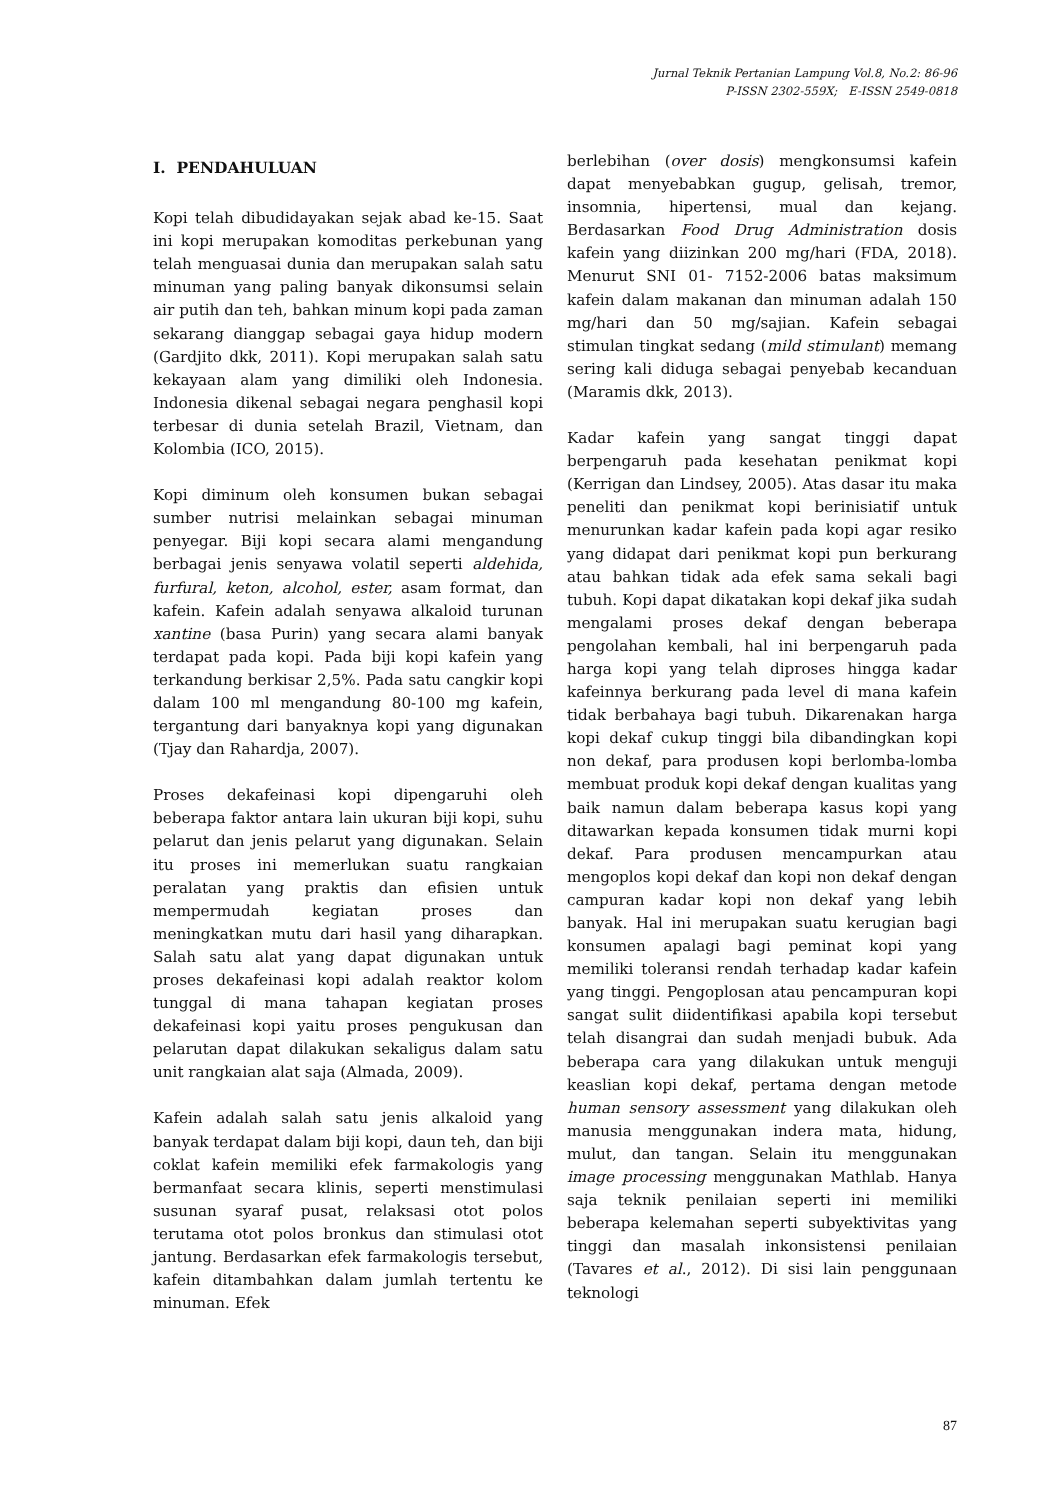Jurnal Teknik Pertanian Lampung Vol.8, No.2: 86-96
P-ISSN 2302-559X; E-ISSN 2549-0818
I. PENDAHULUAN
Kopi telah dibudidayakan sejak abad ke-15. Saat ini kopi merupakan komoditas perkebunan yang telah menguasai dunia dan merupakan salah satu minuman yang paling banyak dikonsumsi selain air putih dan teh, bahkan minum kopi pada zaman sekarang dianggap sebagai gaya hidup modern (Gardjito dkk, 2011). Kopi merupakan salah satu kekayaan alam yang dimiliki oleh Indonesia. Indonesia dikenal sebagai negara penghasil kopi terbesar di dunia setelah Brazil, Vietnam, dan Kolombia (ICO, 2015).
Kopi diminum oleh konsumen bukan sebagai sumber nutrisi melainkan sebagai minuman penyegar. Biji kopi secara alami mengandung berbagai jenis senyawa volatil seperti aldehida, furfural, keton, alcohol, ester, asam format, dan kafein. Kafein adalah senyawa alkaloid turunan xantine (basa Purin) yang secara alami banyak terdapat pada kopi. Pada biji kopi kafein yang terkandung berkisar 2,5%. Pada satu cangkir kopi dalam 100 ml mengandung 80-100 mg kafein, tergantung dari banyaknya kopi yang digunakan (Tjay dan Rahardja, 2007).
Proses dekafeinasi kopi dipengaruhi oleh beberapa faktor antara lain ukuran biji kopi, suhu pelarut dan jenis pelarut yang digunakan. Selain itu proses ini memerlukan suatu rangkaian peralatan yang praktis dan efisien untuk mempermudah kegiatan proses dan meningkatkan mutu dari hasil yang diharapkan. Salah satu alat yang dapat digunakan untuk proses dekafeinasi kopi adalah reaktor kolom tunggal di mana tahapan kegiatan proses dekafeinasi kopi yaitu proses pengukusan dan pelarutan dapat dilakukan sekaligus dalam satu unit rangkaian alat saja (Almada, 2009).
Kafein adalah salah satu jenis alkaloid yang banyak terdapat dalam biji kopi, daun teh, dan biji coklat kafein memiliki efek farmakologis yang bermanfaat secara klinis, seperti menstimulasi susunan syaraf pusat, relaksasi otot polos terutama otot polos bronkus dan stimulasi otot jantung. Berdasarkan efek farmakologis tersebut, kafein ditambahkan dalam jumlah tertentu ke minuman. Efek
berlebihan (over dosis) mengkonsumsi kafein dapat menyebabkan gugup, gelisah, tremor, insomnia, hipertensi, mual dan kejang. Berdasarkan Food Drug Administration dosis kafein yang diizinkan 200 mg/hari (FDA, 2018). Menurut SNI 01- 7152-2006 batas maksimum kafein dalam makanan dan minuman adalah 150 mg/hari dan 50 mg/sajian. Kafein sebagai stimulan tingkat sedang (mild stimulant) memang sering kali diduga sebagai penyebab kecanduan (Maramis dkk, 2013).
Kadar kafein yang sangat tinggi dapat berpengaruh pada kesehatan penikmat kopi (Kerrigan dan Lindsey, 2005). Atas dasar itu maka peneliti dan penikmat kopi berinisiatif untuk menurunkan kadar kafein pada kopi agar resiko yang didapat dari penikmat kopi pun berkurang atau bahkan tidak ada efek sama sekali bagi tubuh. Kopi dapat dikatakan kopi dekaf jika sudah mengalami proses dekaf dengan beberapa pengolahan kembali, hal ini berpengaruh pada harga kopi yang telah diproses hingga kadar kafeinnya berkurang pada level di mana kafein tidak berbahaya bagi tubuh. Dikarenakan harga kopi dekaf cukup tinggi bila dibandingkan kopi non dekaf, para produsen kopi berlomba-lomba membuat produk kopi dekaf dengan kualitas yang baik namun dalam beberapa kasus kopi yang ditawarkan kepada konsumen tidak murni kopi dekaf. Para produsen mencampurkan atau mengoplos kopi dekaf dan kopi non dekaf dengan campuran kadar kopi non dekaf yang lebih banyak. Hal ini merupakan suatu kerugian bagi konsumen apalagi bagi peminat kopi yang memiliki toleransi rendah terhadap kadar kafein yang tinggi. Pengoplosan atau pencampuran kopi sangat sulit diidentifikasi apabila kopi tersebut telah disangrai dan sudah menjadi bubuk. Ada beberapa cara yang dilakukan untuk menguji keaslian kopi dekaf, pertama dengan metode human sensory assessment yang dilakukan oleh manusia menggunakan indera mata, hidung, mulut, dan tangan. Selain itu menggunakan image processing menggunakan Mathlab. Hanya saja teknik penilaian seperti ini memiliki beberapa kelemahan seperti subyektivitas yang tinggi dan masalah inkonsistensi penilaian (Tavares et al., 2012). Di sisi lain penggunaan teknologi
87